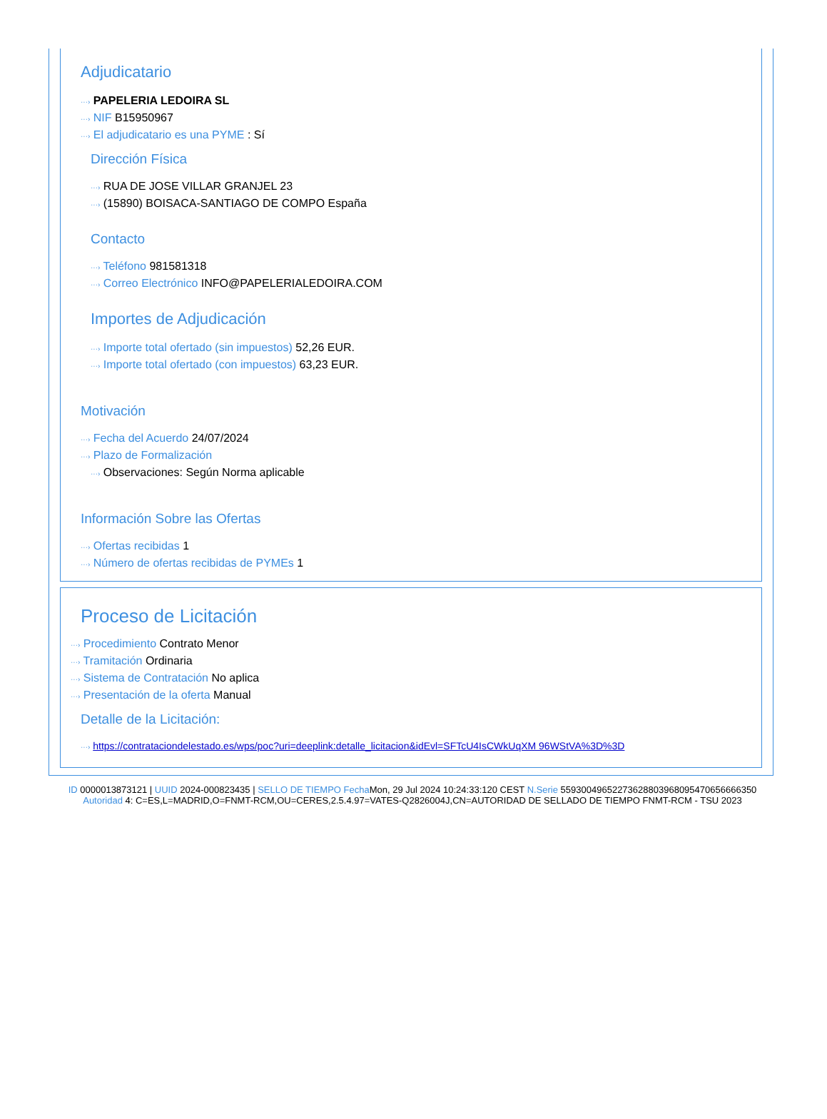Adjudicatario
···› PAPELERIA LEDOIRA SL
···› NIF B15950967
···› El adjudicatario es una PYME : Sí
Dirección Física
···› RUA DE JOSE VILLAR GRANJEL 23
···› (15890) BOISACA-SANTIAGO DE COMPO España
Contacto
···› Teléfono 981581318
···› Correo Electrónico INFO@PAPELERIALEDOIRA.COM
Importes de Adjudicación
···› Importe total ofertado (sin impuestos) 52,26 EUR.
···› Importe total ofertado (con impuestos) 63,23 EUR.
Motivación
···› Fecha del Acuerdo 24/07/2024
···› Plazo de Formalización
···› Observaciones: Según Norma aplicable
Información Sobre las Ofertas
···› Ofertas recibidas 1
···› Número de ofertas recibidas de PYMEs 1
Proceso de Licitación
···› Procedimiento Contrato Menor
···› Tramitación Ordinaria
···› Sistema de Contratación No aplica
···› Presentación de la oferta Manual
Detalle de la Licitación:
···› https://contrataciondelestado.es/wps/poc?uri=deeplink:detalle_licitacion&idEvl=SFTcU4IsCWkUqXM 96WStVA%3D%3D
ID 0000013873121 | UUID 2024-000823435 | SELLO DE TIEMPO Fecha Mon, 29 Jul 2024 10:24:33:120 CEST N.Serie 559300496522736288039680954706566663​50 Autoridad 4: C=ES,L=MADRID,O=FNMT-RCM,OU=CERES,2.5.4.97=VATES-Q2826004J,CN=AUTORIDAD DE SELLADO DE TIEMPO FNMT-RCM - TSU 2023